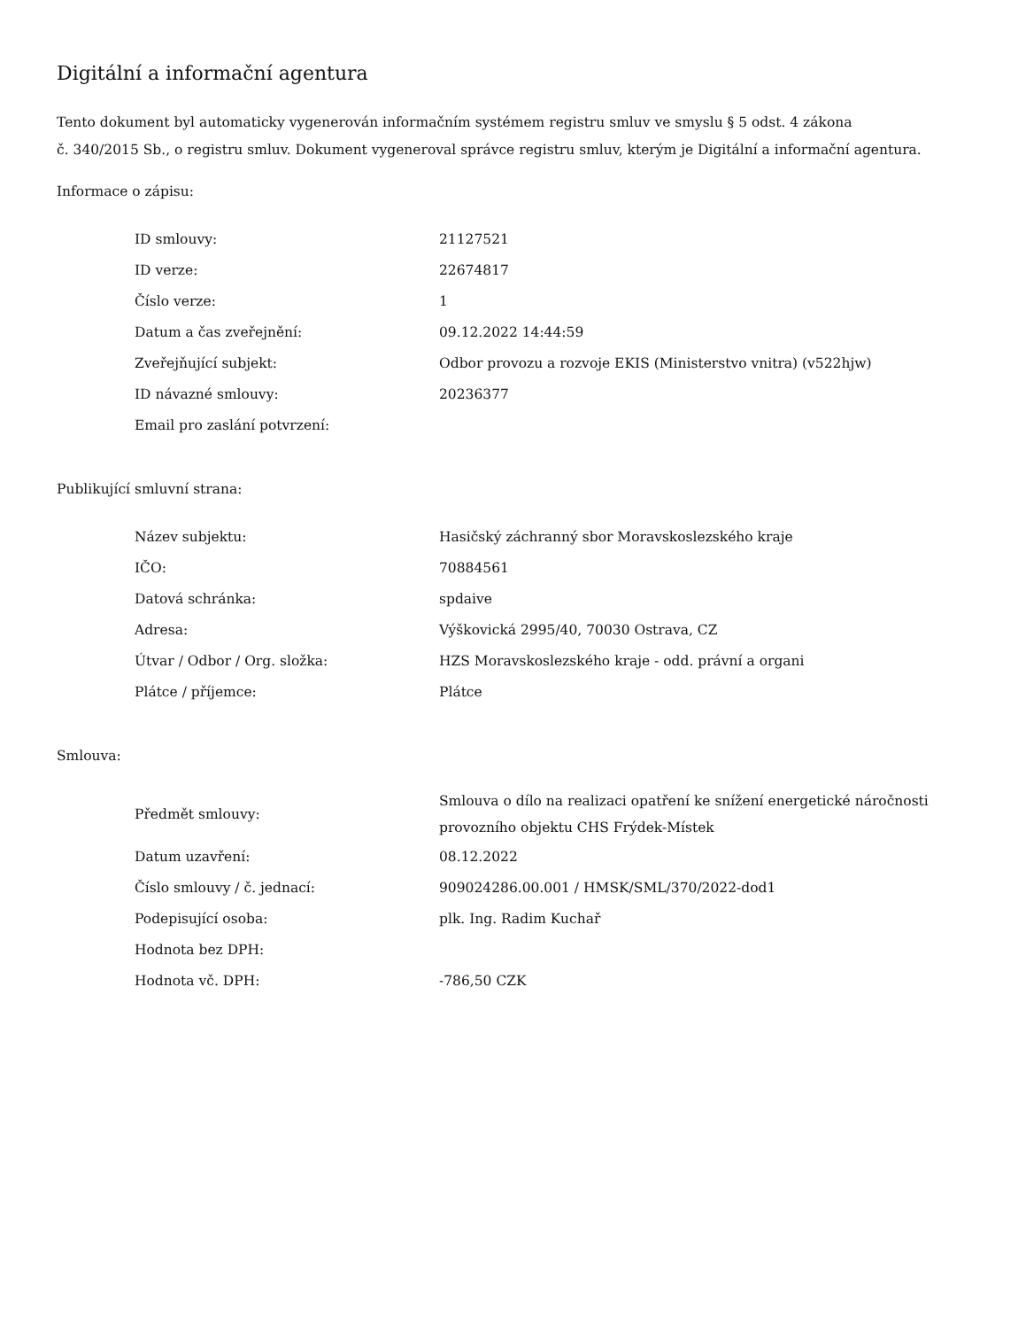Digitální a informační agentura
Tento dokument byl automaticky vygenerován informačním systémem registru smluv ve smyslu § 5 odst. 4 zákona
č. 340/2015 Sb., o registru smluv. Dokument vygeneroval správce registru smluv, kterým je Digitální a informační agentura.
Informace o zápisu:
| ID smlouvy: | 21127521 |
| ID verze: | 22674817 |
| Číslo verze: | 1 |
| Datum a čas zveřejnění: | 09.12.2022 14:44:59 |
| Zveřejňující subjekt: | Odbor provozu a rozvoje EKIS (Ministerstvo vnitra) (v522hjw) |
| ID návazné smlouvy: | 20236377 |
| Email pro zaslání potvrzení: | |
Publikující smluvní strana:
| Název subjektu: | Hasičský záchranný sbor Moravskoslezského kraje |
| IČO: | 70884561 |
| Datová schránka: | spdaive |
| Adresa: | Výškovická 2995/40, 70030 Ostrava, CZ |
| Útvar / Odbor / Org. složka: | HZS Moravskoslezského kraje - odd. právní a organi |
| Plátce / příjemce: | Plátce |
Smlouva:
| Předmět smlouvy: | Smlouva o dílo na realizaci opatření ke snížení energetické náročnosti provozního objektu CHS Frýdek-Místek |
| Datum uzavření: | 08.12.2022 |
| Číslo smlouvy / č. jednací: | 909024286.00.001 / HMSK/SML/370/2022-dod1 |
| Podepisující osoba: | plk. Ing. Radim Kuchař |
| Hodnota bez DPH: | |
| Hodnota vč. DPH: | -786,50 CZK |